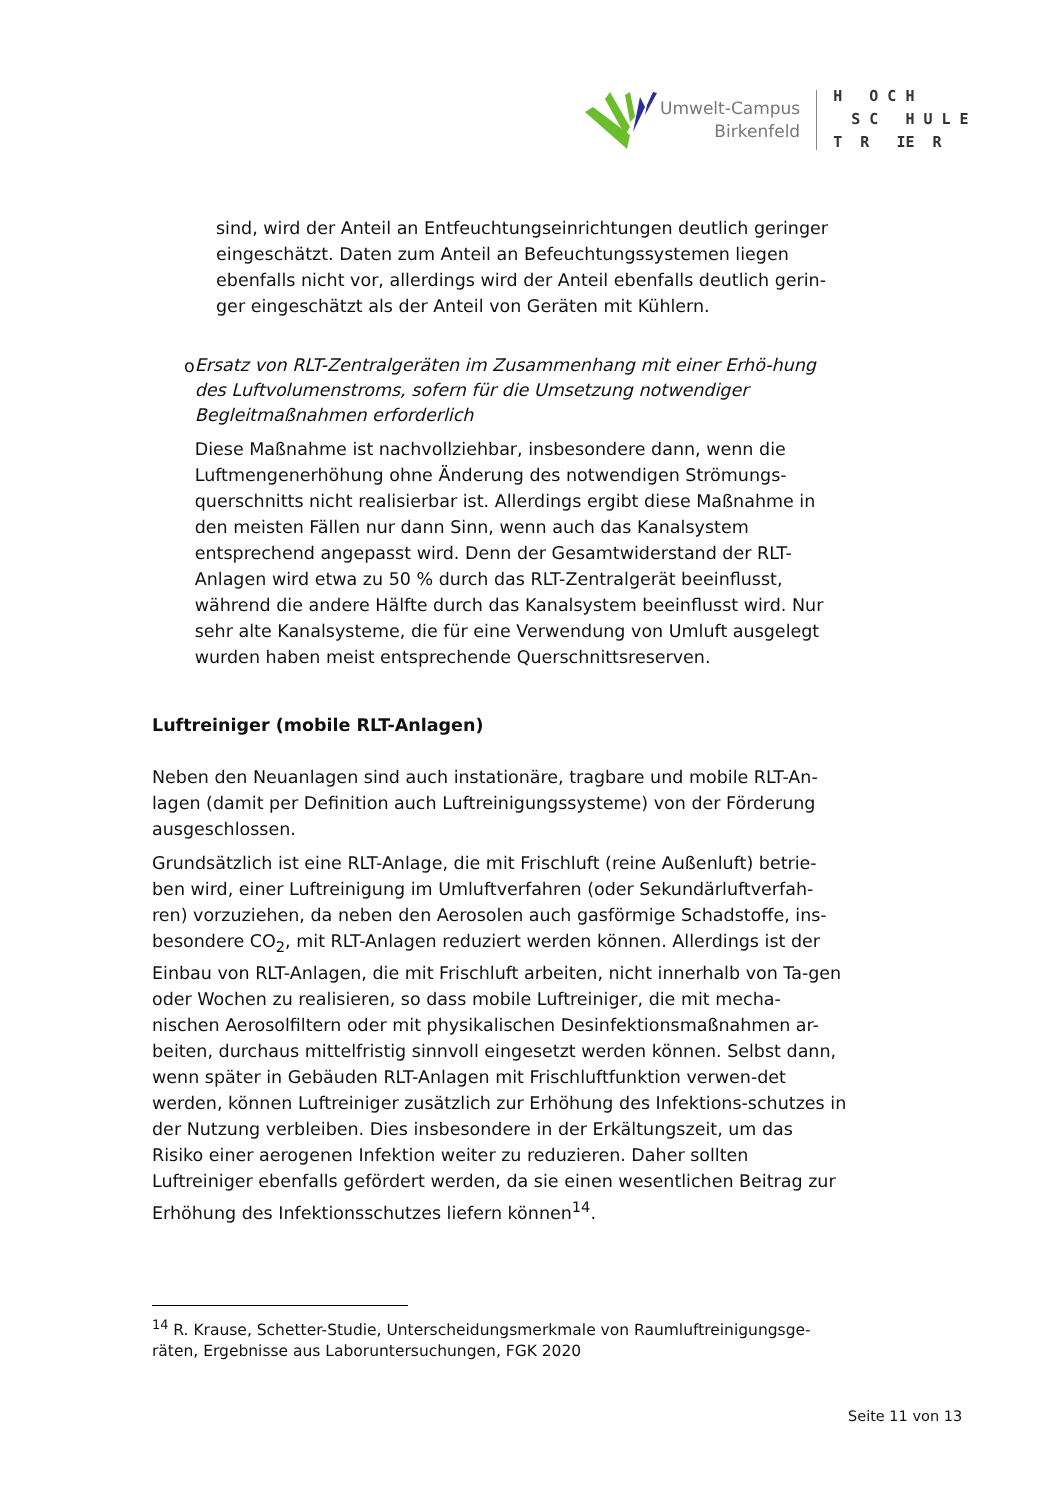Umwelt-Campus
Birkenfeld
H O C H S C H U L E T R IE R
sind, wird der Anteil an Entfeuchtungseinrichtungen deutlich geringer eingeschätzt. Daten zum Anteil an Befeuchtungssystemen liegen ebenfalls nicht vor, allerdings wird der Anteil ebenfalls deutlich gerin-ger eingeschätzt als der Anteil von Geräten mit Kühlern.
o
Ersatz von RLT-Zentralgeräten im Zusammenhang mit einer Erhö-hung des Luftvolumenstroms, sofern für die Umsetzung notwendiger Begleitmaßnahmen erforderlich
Diese Maßnahme ist nachvollziehbar, insbesondere dann, wenn die Luftmengenerhöhung ohne Änderung des notwendigen Strömungs-querschnitts nicht realisierbar ist. Allerdings ergibt diese Maßnahme in den meisten Fällen nur dann Sinn, wenn auch das Kanalsystem entsprechend angepasst wird. Denn der Gesamtwiderstand der RLT-Anlagen wird etwa zu 50 % durch das RLT-Zentralgerät beeinflusst, während die andere Hälfte durch das Kanalsystem beeinflusst wird. Nur sehr alte Kanalsysteme, die für eine Verwendung von Umluft ausgelegt wurden haben meist entsprechende Querschnittsreserven.
Luftreiniger (mobile RLT-Anlagen)
Neben den Neuanlagen sind auch instationäre, tragbare und mobile RLT-An-lagen (damit per Definition auch Luftreinigungssysteme) von der Förderung ausgeschlossen.
Grundsätzlich ist eine RLT-Anlage, die mit Frischluft (reine Außenluft) betrie-ben wird, einer Luftreinigung im Umluftverfahren (oder Sekundärluftverfah-ren) vorzuziehen, da neben den Aerosolen auch gasförmige Schadstoffe, ins-besondere CO<sub>2</sub>, mit RLT-Anlagen reduziert werden können. Allerdings ist der Einbau von RLT-Anlagen, die mit Frischluft arbeiten, nicht innerhalb von Ta-gen oder Wochen zu realisieren, so dass mobile Luftreiniger, die mit mecha-nischen Aerosolfiltern oder mit physikalischen Desinfektionsmaßnahmen ar-beiten, durchaus mittelfristig sinnvoll eingesetzt werden können. Selbst dann, wenn später in Gebäuden RLT-Anlagen mit Frischluftfunktion verwen-det werden, können Luftreiniger zusätzlich zur Erhöhung des Infektions-schutzes in der Nutzung verbleiben. Dies insbesondere in der Erkältungszeit, um das Risiko einer aerogenen Infektion weiter zu reduzieren. Daher sollten Luftreiniger ebenfalls gefördert werden, da sie einen wesentlichen Beitrag zur Erhöhung des Infektionsschutzes liefern können<sup>14</sup>.
<sup>14</sup> R. Krause, Schetter-Studie, Unterscheidungsmerkmale von Raumluftreinigungsge-räten, Ergebnisse aus Laboruntersuchungen, FGK 2020
Seite 11 von 13